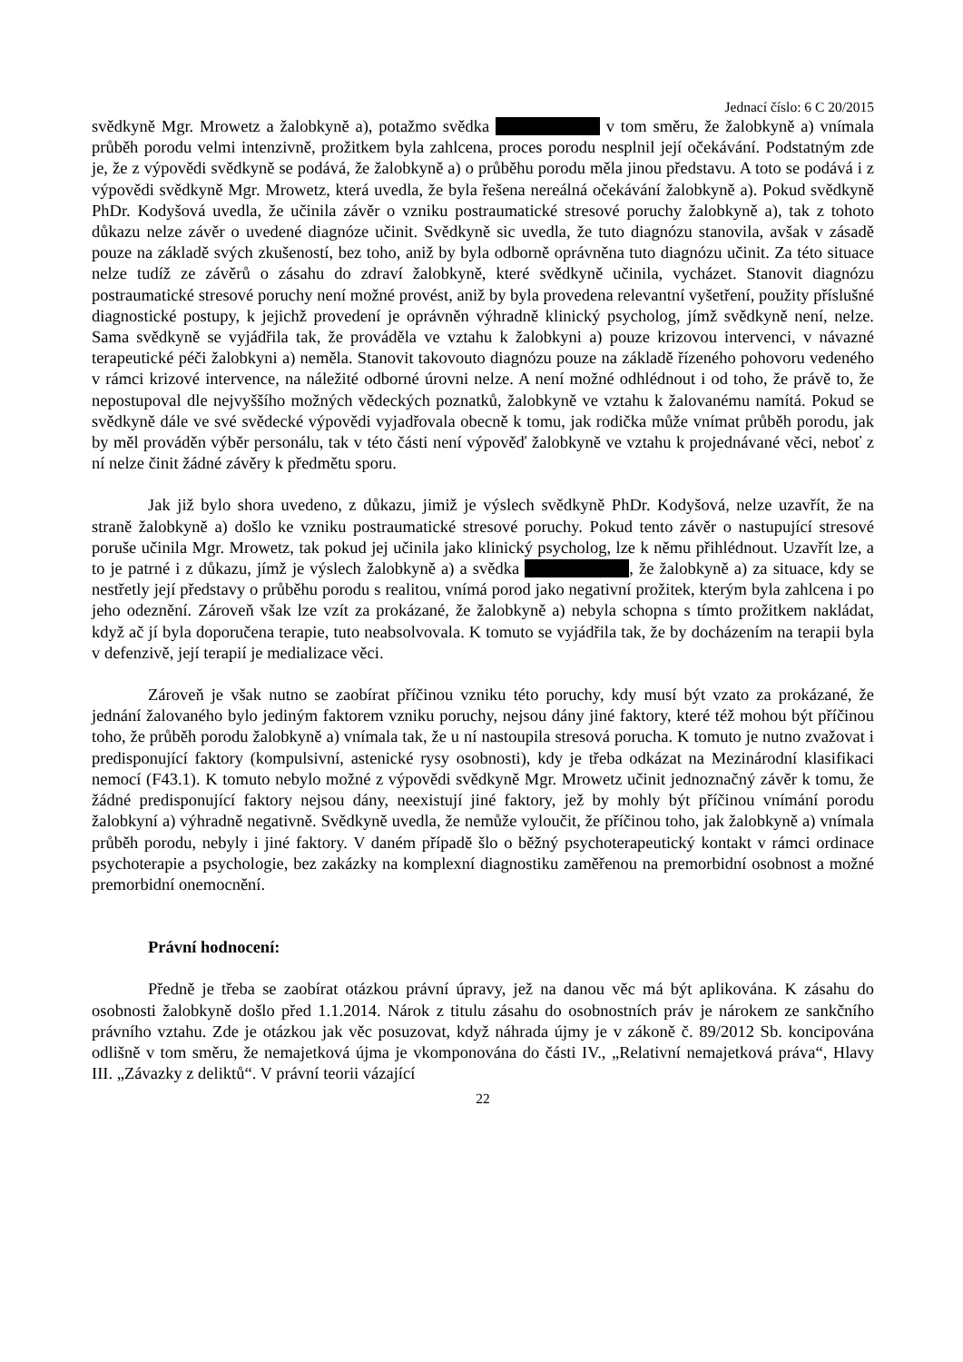Jednací číslo: 6 C 20/2015
svědkyně Mgr. Mrowetz a žalobkyně a), potažmo svědka v tom směru, že žalobkyně a) vnímala průběh porodu velmi intenzivně, prožitkem byla zahlcena, proces porodu nesplnil její očekávání. Podstatným zde je, že z výpovědi svědkyně se podává, že žalobkyně a) o průběhu porodu měla jinou představu. A toto se podává i z výpovědi svědkyně Mgr. Mrowetz, která uvedla, že byla řešena nereálná očekávání žalobkyně a). Pokud svědkyně PhDr. Kodyšová uvedla, že učinila závěr o vzniku postraumatické stresové poruchy žalobkyně a), tak z tohoto důkazu nelze závěr o uvedené diagnóze učinit. Svědkyně sic uvedla, že tuto diagnózu stanovila, avšak v zásadě pouze na základě svých zkušeností, bez toho, aniž by byla odborně oprávněna tuto diagnózu učinit. Za této situace nelze tudíž ze závěrů o zásahu do zdraví žalobkyně, které svědkyně učinila, vycházet. Stanovit diagnózu postraumatické stresové poruchy není možné provést, aniž by byla provedena relevantní vyšetření, použity příslušné diagnostické postupy, k jejichž provedení je oprávněn výhradně klinický psycholog, jímž svědkyně není, nelze. Sama svědkyně se vyjádřila tak, že prováděla ve vztahu k žalobkyni a) pouze krizovou intervenci, v návazné terapeutické péči žalobkyni a) neměla. Stanovit takovouto diagnózu pouze na základě řízeného pohovoru vedeného v rámci krizové intervence, na náležité odborné úrovni nelze. A není možné odhlédnout i od toho, že právě to, že nepostupoval dle nejvyššího možných vědeckých poznatků, žalobkyně ve vztahu k žalovanému namítá. Pokud se svědkyně dále ve své svědecké výpovědi vyjadřovala obecně k tomu, jak rodička může vnímat průběh porodu, jak by měl prováděn výběr personálu, tak v této části není výpověď žalobkyně ve vztahu k projednávané věci, neboť z ní nelze činit žádné závěry k předmětu sporu.
Jak již bylo shora uvedeno, z důkazu, jimiž je výslech svědkyně PhDr. Kodyšová, nelze uzavřít, že na straně žalobkyně a) došlo ke vzniku postraumatické stresové poruchy. Pokud tento závěr o nastupující stresové poruše učinila Mgr. Mrowetz, tak pokud jej učinila jako klinický psycholog, lze k němu přihlédnout. Uzavřít lze, a to je patrné i z důkazu, jímž je výslech žalobkyně a) a svědka , že žalobkyně a) za situace, kdy se nestřetly její představy o průběhu porodu s realitou, vnímá porod jako negativní prožitek, kterým byla zahlcena i po jeho odeznění. Zároveň však lze vzít za prokázané, že žalobkyně a) nebyla schopna s tímto prožitkem nakládat, když ač jí byla doporučena terapie, tuto neabsolvovala. K tomuto se vyjádřila tak, že by docházením na terapii byla v defenzivě, její terapií je medializace věci.
Zároveň je však nutno se zaobírat příčinou vzniku této poruchy, kdy musí být vzato za prokázané, že jednání žalovaného bylo jediným faktorem vzniku poruchy, nejsou dány jiné faktory, které též mohou být příčinou toho, že průběh porodu žalobkyně a) vnímala tak, že u ní nastoupila stresová porucha. K tomuto je nutno zvažovat i predisponující faktory (kompulsivní, astenické rysy osobnosti), kdy je třeba odkázat na Mezinárodní klasifikaci nemocí (F43.1). K tomuto nebylo možné z výpovědi svědkyně Mgr. Mrowetz učinit jednoznačný závěr k tomu, že žádné predisponující faktory nejsou dány, neexistují jiné faktory, jež by mohly být příčinou vnímání porodu žalobkyní a) výhradně negativně. Svědkyně uvedla, že nemůže vyloučit, že příčinou toho, jak žalobkyně a) vnímala průběh porodu, nebyly i jiné faktory. V daném případě šlo o běžný psychoterapeutický kontakt v rámci ordinace psychoterapie a psychologie, bez zakázky na komplexní diagnostiku zaměřenou na premorbidní osobnost a možné premorbidní onemocnění.
Právní hodnocení:
Předně je třeba se zaobírat otázkou právní úpravy, jež na danou věc má být aplikována. K zásahu do osobnosti žalobkyně došlo před 1.1.2014. Nárok z titulu zásahu do osobnostních práv je nárokem ze sankčního právního vztahu. Zde je otázkou jak věc posuzovat, když náhrada újmy je v zákoně č. 89/2012 Sb. koncipována odlišně v tom směru, že nemajetková újma je vkomponována do části IV., „Relativní nemajetková práva“, Hlavy III. „Závazky z deliktů“. V právní teorii vázající
22